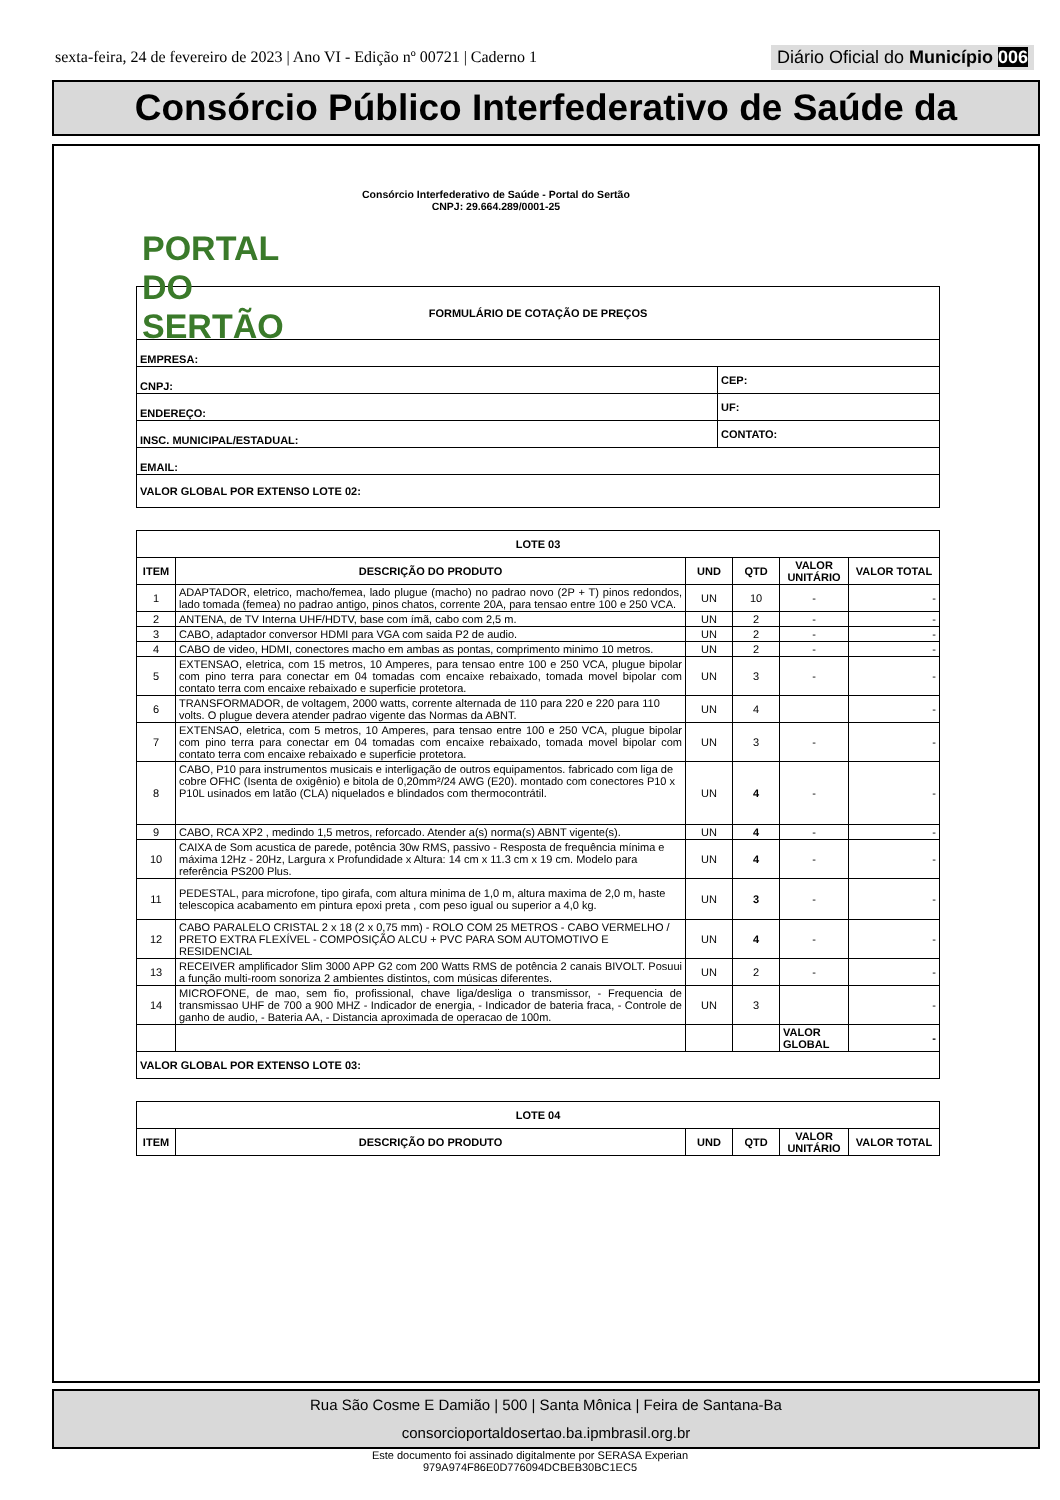sexta-feira, 24 de fevereiro de 2023 | Ano VI - Edição nº 00721 | Caderno 1 Diário Oficial do Município 006
Consórcio Público Interfederativo de Saúde da
PORTAL DO SERTÃO
Consórcio Interfederativo de Saúde - Portal do Sertão
CNPJ: 29.664.289/0001-25
| FORMULÁRIO DE COTAÇÃO DE PREÇOS | | | |
| --- | --- | --- | --- |
| EMPRESA: | | | |
| CNPJ: | | CEP: | |
| ENDEREÇO: | | | UF: |
| INSC. MUNICIPAL/ESTADUAL: | CONTATO: | | |
| EMAIL: | | | |
| VALOR GLOBAL POR EXTENSO LOTE 02: | | | |
| LOTE 03 | | | | | |
| --- | --- | --- | --- | --- | --- |
| ITEM | DESCRIÇÃO DO PRODUTO | UND | QTD | VALOR UNITÁRIO | VALOR TOTAL |
| 1 | ADAPTADOR, eletrico, macho/femea, lado plugue (macho) no padrao novo (2P + T) pinos redondos, lado tomada (femea) no padrao antigo, pinos chatos, corrente 20A, para tensao entre 100 e 250 VCA. | UN | 10 | - | - |
| 2 | ANTENA, de TV Interna UHF/HDTV, base com ímã, cabo com 2,5 m. | UN | 2 | - | - |
| 3 | CABO, adaptador conversor HDMI para VGA com saida P2 de audio. | UN | 2 | - | - |
| 4 | CABO de video, HDMI, conectores macho em ambas as pontas, comprimento minimo 10 metros. | UN | 2 | - | - |
| 5 | EXTENSAO, eletrica, com 15 metros, 10 Amperes, para tensao entre 100 e 250 VCA, plugue bipolar com pino terra para conectar em 04 tomadas com encaixe rebaixado, tomada movel bipolar com contato terra com encaixe rebaixado e superficie protetora. | UN | 3 | - | - |
| 6 | TRANSFORMADOR, de voltagem, 2000 watts, corrente alternada de 110 para 220 e 220 para 110 volts. O plugue devera atender padrao vigente das Normas da ABNT. | UN | 4 | | - |
| 7 | EXTENSAO, eletrica, com 5 metros, 10 Amperes, para tensao entre 100 e 250 VCA, plugue bipolar com pino terra para conectar em 04 tomadas com encaixe rebaixado, tomada movel bipolar com contato terra com encaixe rebaixado e superficie protetora. | UN | 3 | - | - |
| 8 | CABO, P10 para instrumentos musicais e interligação de outros equipamentos. fabricado com liga de cobre OFHC (Isenta de oxigênio) e bitola de 0,20mm²/24 AWG (E20). montado com conectores P10 x P10L usinados em latão (CLA) niquelados e blindados com thermocontrátil. | UN | 4 | - | - |
| 9 | CABO, RCA XP2 , medindo 1,5 metros, reforcado. Atender a(s) norma(s) ABNT vigente(s). | UN | 4 | - | - |
| 10 | CAIXA de Som acustica de parede, potência 30w RMS, passivo - Resposta de frequência mínima e máxima 12Hz - 20Hz, Largura x Profundidade x Altura: 14 cm x 11.3 cm x 19 cm. Modelo para referência PS200 Plus. | UN | 4 | - | - |
| 11 | PEDESTAL, para microfone, tipo girafa, com altura minima de 1,0 m, altura maxima de 2,0 m, haste telescopica acabamento em pintura epoxi preta , com peso igual ou superior a 4,0 kg. | UN | 3 | - | - |
| 12 | CABO PARALELO CRISTAL 2 x 18 (2 x 0,75 mm) - ROLO COM 25 METROS - CABO VERMELHO / PRETO EXTRA FLEXÍVEL - COMPOSIÇÃO ALCU + PVC PARA SOM AUTOMOTIVO E RESIDENCIAL | UN | 4 | - | - |
| 13 | RECEIVER amplificador Slim 3000 APP G2 com 200 Watts RMS de potência 2 canais BIVOLT. Posuui a função multi-room sonoriza 2 ambientes distintos, com músicas diferentes. | UN | 2 | - | - |
| 14 | MICROFONE, de mao, sem fio, profissional, chave liga/desliga o transmissor, - Frequencia de transmissao UHF de 700 a 900 MHZ - Indicador de energia, - Indicador de bateria fraca, - Controle de ganho de audio, - Bateria AA, - Distancia aproximada de operacao de 100m. | UN | 3 | | - |
| | | | | VALOR GLOBAL | - |
| VALOR GLOBAL POR EXTENSO LOTE 03: | | | | | |
| LOTE 04 | | | | | |
| --- | --- | --- | --- | --- | --- |
| ITEM | DESCRIÇÃO DO PRODUTO | UND | QTD | VALOR UNITÁRIO | VALOR TOTAL |
Rua São Cosme E Damião | 500 | Santa Mônica | Feira de Santana-Ba
consorcioportaldosertao.ba.ipmbrasil.org.br
Este documento foi assinado digitalmente por SERASA Experian
979A974F86E0D776094DCBEB30BC1EC5